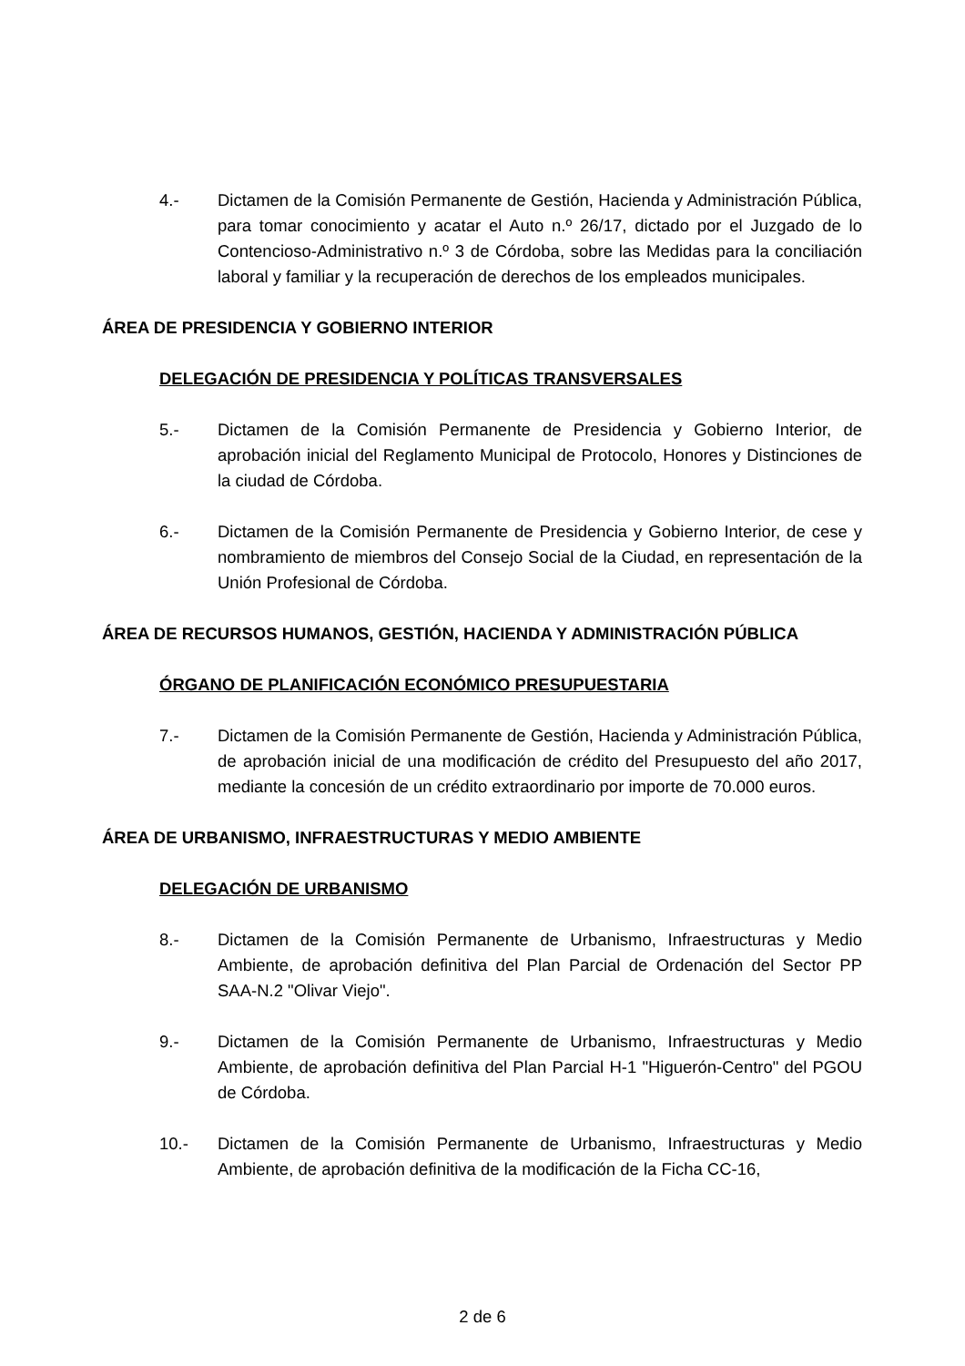4.- Dictamen de la Comisión Permanente de Gestión, Hacienda y Administración Pública, para tomar conocimiento y acatar el Auto n.º 26/17, dictado por el Juzgado de lo Contencioso-Administrativo n.º 3 de Córdoba, sobre las Medidas para la conciliación laboral y familiar y la recuperación de derechos de los empleados municipales.
ÁREA DE PRESIDENCIA Y GOBIERNO INTERIOR
DELEGACIÓN DE PRESIDENCIA Y POLÍTICAS TRANSVERSALES
5.- Dictamen de la Comisión Permanente de Presidencia y Gobierno Interior, de aprobación inicial del Reglamento Municipal de Protocolo, Honores y Distinciones de la ciudad de Córdoba.
6.- Dictamen de la Comisión Permanente de Presidencia y Gobierno Interior, de cese y nombramiento de miembros del Consejo Social de la Ciudad, en representación de la Unión Profesional de Córdoba.
ÁREA DE RECURSOS HUMANOS, GESTIÓN, HACIENDA Y ADMINISTRACIÓN PÚBLICA
ÓRGANO DE PLANIFICACIÓN ECONÓMICO PRESUPUESTARIA
7.- Dictamen de la Comisión Permanente de Gestión, Hacienda y Administración Pública, de aprobación inicial de una modificación de crédito del Presupuesto del año 2017, mediante la concesión de un crédito extraordinario por importe de 70.000 euros.
ÁREA DE URBANISMO, INFRAESTRUCTURAS Y MEDIO AMBIENTE
DELEGACIÓN DE URBANISMO
8.- Dictamen de la Comisión Permanente de Urbanismo, Infraestructuras y Medio Ambiente, de aprobación definitiva del Plan Parcial de Ordenación del Sector PP SAA-N.2 "Olivar Viejo".
9.- Dictamen de la Comisión Permanente de Urbanismo, Infraestructuras y Medio Ambiente, de aprobación definitiva del Plan Parcial H-1 "Higuerón-Centro" del PGOU de Córdoba.
10.- Dictamen de la Comisión Permanente de Urbanismo, Infraestructuras y Medio Ambiente, de aprobación definitiva de la modificación de la Ficha CC-16,
2 de 6